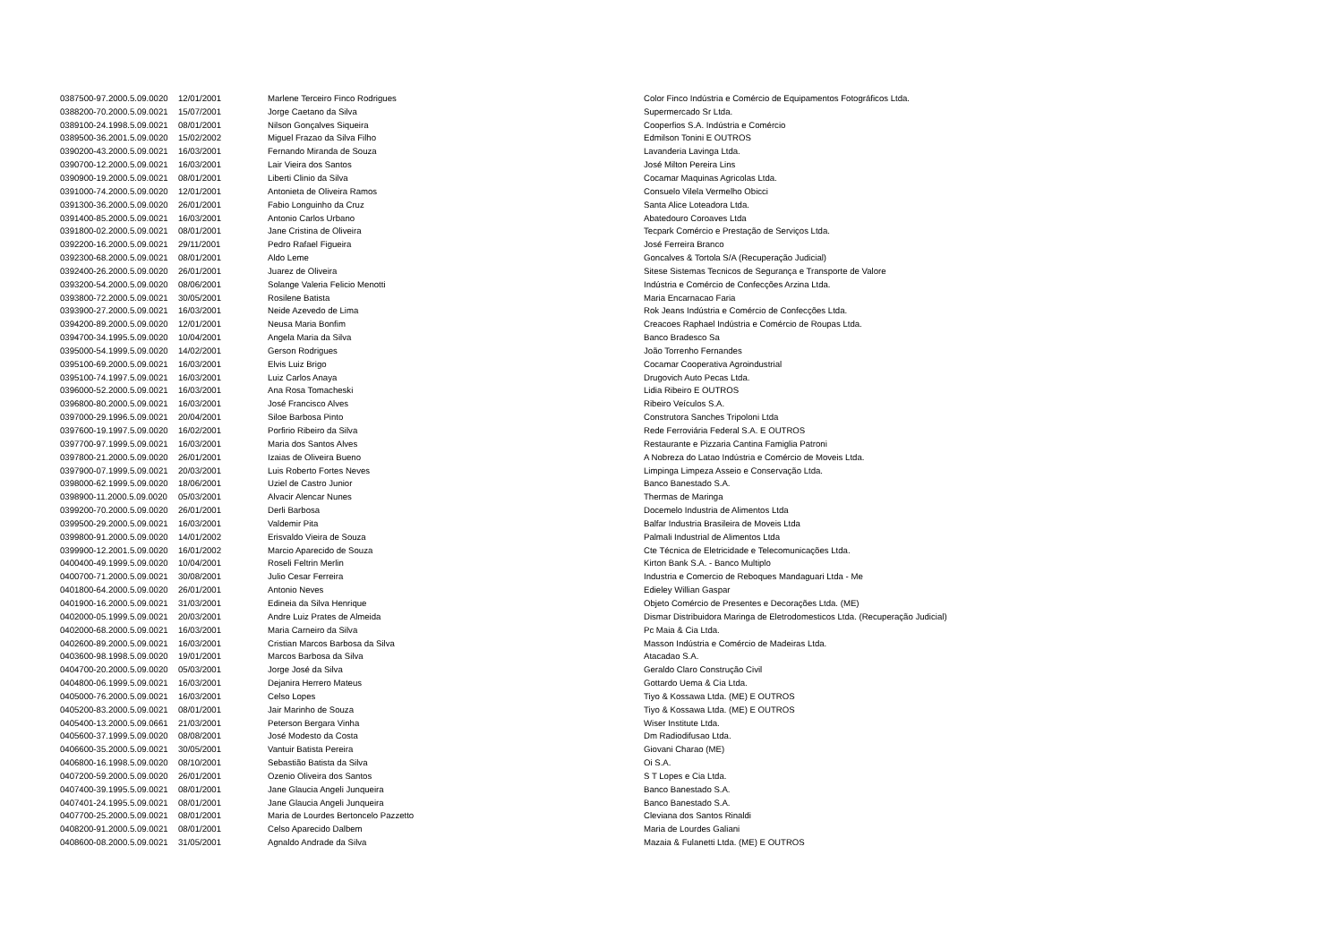| 0387500-97.2000.5.09.0020 | 12/01/2001 | Marlene Terceiro Finco Rodrigues | Color Finco Indústria e Comércio de Equipamentos Fotográficos Ltda. |
| 0388200-70.2000.5.09.0021 | 15/07/2001 | Jorge Caetano da Silva | Supermercado Sr Ltda. |
| 0389100-24.1998.5.09.0021 | 08/01/2001 | Nilson Gonçalves Siqueira | Cooperfios S.A. Indústria e Comércio |
| 0389500-36.2001.5.09.0020 | 15/02/2002 | Miguel Frazao da Silva Filho | Edmilson Tonini E OUTROS |
| 0390200-43.2000.5.09.0021 | 16/03/2001 | Fernando Miranda de Souza | Lavanderia Lavinga Ltda. |
| 0390700-12.2000.5.09.0021 | 16/03/2001 | Lair Vieira dos Santos | José Milton Pereira Lins |
| 0390900-19.2000.5.09.0021 | 08/01/2001 | Liberti Clinio da Silva | Cocamar Maquinas Agricolas Ltda. |
| 0391000-74.2000.5.09.0020 | 12/01/2001 | Antonieta de Oliveira Ramos | Consuelo Vilela Vermelho Obicci |
| 0391300-36.2000.5.09.0020 | 26/01/2001 | Fabio Longuinho da Cruz | Santa Alice Loteadora Ltda. |
| 0391400-85.2000.5.09.0021 | 16/03/2001 | Antonio Carlos Urbano | Abatedouro Coroaves Ltda |
| 0391800-02.2000.5.09.0021 | 08/01/2001 | Jane Cristina de Oliveira | Tecpark Comércio e Prestação de Serviços Ltda. |
| 0392200-16.2000.5.09.0021 | 29/11/2001 | Pedro Rafael Figueira | José Ferreira Branco |
| 0392300-68.2000.5.09.0021 | 08/01/2001 | Aldo Leme | Goncalves & Tortola S/A (Recuperação Judicial) |
| 0392400-26.2000.5.09.0020 | 26/01/2001 | Juarez de Oliveira | Sitese Sistemas Tecnicos de Segurança e Transporte de Valore |
| 0393200-54.2000.5.09.0020 | 08/06/2001 | Solange Valeria Felicio Menotti | Indústria e Comércio de Confecções Arzina Ltda. |
| 0393800-72.2000.5.09.0021 | 30/05/2001 | Rosilene Batista | Maria Encarnacao Faria |
| 0393900-27.2000.5.09.0021 | 16/03/2001 | Neide Azevedo de Lima | Rok Jeans Indústria e Comércio de Confecções Ltda. |
| 0394200-89.2000.5.09.0020 | 12/01/2001 | Neusa Maria Bonfim | Creacoes Raphael Indústria e Comércio de Roupas Ltda. |
| 0394700-34.1995.5.09.0020 | 10/04/2001 | Angela Maria da Silva | Banco Bradesco Sa |
| 0395000-54.1999.5.09.0020 | 14/02/2001 | Gerson Rodrigues | João Torrenho Fernandes |
| 0395100-69.2000.5.09.0021 | 16/03/2001 | Elvis Luiz Brigo | Cocamar Cooperativa Agroindustrial |
| 0395100-74.1997.5.09.0021 | 16/03/2001 | Luiz Carlos Anaya | Drugovich Auto Pecas Ltda. |
| 0396000-52.2000.5.09.0021 | 16/03/2001 | Ana Rosa Tomacheski | Lidia Ribeiro E OUTROS |
| 0396800-80.2000.5.09.0021 | 16/03/2001 | José Francisco Alves | Ribeiro Veículos S.A. |
| 0397000-29.1996.5.09.0021 | 20/04/2001 | Siloe Barbosa Pinto | Construtora Sanches Tripoloni Ltda |
| 0397600-19.1997.5.09.0020 | 16/02/2001 | Porfirio Ribeiro da Silva | Rede Ferroviária Federal S.A. E OUTROS |
| 0397700-97.1999.5.09.0021 | 16/03/2001 | Maria dos Santos Alves | Restaurante e Pizzaria Cantina Famiglia Patroni |
| 0397800-21.2000.5.09.0020 | 26/01/2001 | Izaias de Oliveira Bueno | A Nobreza do Latao Indústria e Comércio de Moveis Ltda. |
| 0397900-07.1999.5.09.0021 | 20/03/2001 | Luis Roberto Fortes Neves | Limpinga Limpeza Asseio e Conservação Ltda. |
| 0398000-62.1999.5.09.0020 | 18/06/2001 | Uziel de Castro Junior | Banco Banestado S.A. |
| 0398900-11.2000.5.09.0020 | 05/03/2001 | Alvacir Alencar Nunes | Thermas de Maringa |
| 0399200-70.2000.5.09.0020 | 26/01/2001 | Derli Barbosa | Docemelo Industria de Alimentos Ltda |
| 0399500-29.2000.5.09.0021 | 16/03/2001 | Valdemir Pita | Balfar Industria Brasileira de Moveis Ltda |
| 0399800-91.2000.5.09.0020 | 14/01/2002 | Erisvaldo Vieira de Souza | Palmali Industrial de Alimentos Ltda |
| 0399900-12.2001.5.09.0020 | 16/01/2002 | Marcio Aparecido de Souza | Cte Técnica de Eletricidade e Telecomunicações Ltda. |
| 0400400-49.1999.5.09.0020 | 10/04/2001 | Roseli Feltrin Merlin | Kirton Bank S.A. - Banco Multiplo |
| 0400700-71.2000.5.09.0021 | 30/08/2001 | Julio Cesar Ferreira | Industria e Comercio de Reboques Mandaguari Ltda - Me |
| 0401800-64.2000.5.09.0020 | 26/01/2001 | Antonio Neves | Edieley Willian Gaspar |
| 0401900-16.2000.5.09.0021 | 31/03/2001 | Edineia da Silva Henrique | Objeto Comércio de Presentes e Decorações Ltda. (ME) |
| 0402000-05.1999.5.09.0021 | 20/03/2001 | Andre Luiz Prates de Almeida | Dismar Distribuidora Maringa de Eletrodomesticos Ltda. (Recuperação Judicial) |
| 0402000-68.2000.5.09.0021 | 16/03/2001 | Maria Carneiro da Silva | Pc Maia & Cia Ltda. |
| 0402600-89.2000.5.09.0021 | 16/03/2001 | Cristian Marcos Barbosa da Silva | Masson Indústria e Comércio de Madeiras Ltda. |
| 0403600-98.1998.5.09.0020 | 19/01/2001 | Marcos Barbosa da Silva | Atacadao S.A. |
| 0404700-20.2000.5.09.0020 | 05/03/2001 | Jorge José da Silva | Geraldo Claro Construção Civil |
| 0404800-06.1999.5.09.0021 | 16/03/2001 | Dejanira Herrero Mateus | Gottardo Uema & Cia Ltda. |
| 0405000-76.2000.5.09.0021 | 16/03/2001 | Celso Lopes | Tiyo & Kossawa Ltda. (ME) E OUTROS |
| 0405200-83.2000.5.09.0021 | 08/01/2001 | Jair Marinho de Souza | Tiyo & Kossawa Ltda. (ME) E OUTROS |
| 0405400-13.2000.5.09.0661 | 21/03/2001 | Peterson Bergara Vinha | Wiser Institute Ltda. |
| 0405600-37.1999.5.09.0020 | 08/08/2001 | José Modesto da Costa | Dm Radiodifusao Ltda. |
| 0406600-35.2000.5.09.0021 | 30/05/2001 | Vantuir Batista Pereira | Giovani Charao (ME) |
| 0406800-16.1998.5.09.0020 | 08/10/2001 | Sebastião Batista da Silva | Oi S.A. |
| 0407200-59.2000.5.09.0020 | 26/01/2001 | Ozenio Oliveira dos Santos | S T Lopes e Cia Ltda. |
| 0407400-39.1995.5.09.0021 | 08/01/2001 | Jane Glaucia Angeli Junqueira | Banco Banestado S.A. |
| 0407401-24.1995.5.09.0021 | 08/01/2001 | Jane Glaucia Angeli Junqueira | Banco Banestado S.A. |
| 0407700-25.2000.5.09.0021 | 08/01/2001 | Maria de Lourdes Bertoncelo Pazzetto | Cleviana dos Santos Rinaldi |
| 0408200-91.2000.5.09.0021 | 08/01/2001 | Celso Aparecido Dalbem | Maria de Lourdes Galiani |
| 0408600-08.2000.5.09.0021 | 31/05/2001 | Agnaldo Andrade da Silva | Mazaia & Fulanetti Ltda. (ME) E OUTROS |